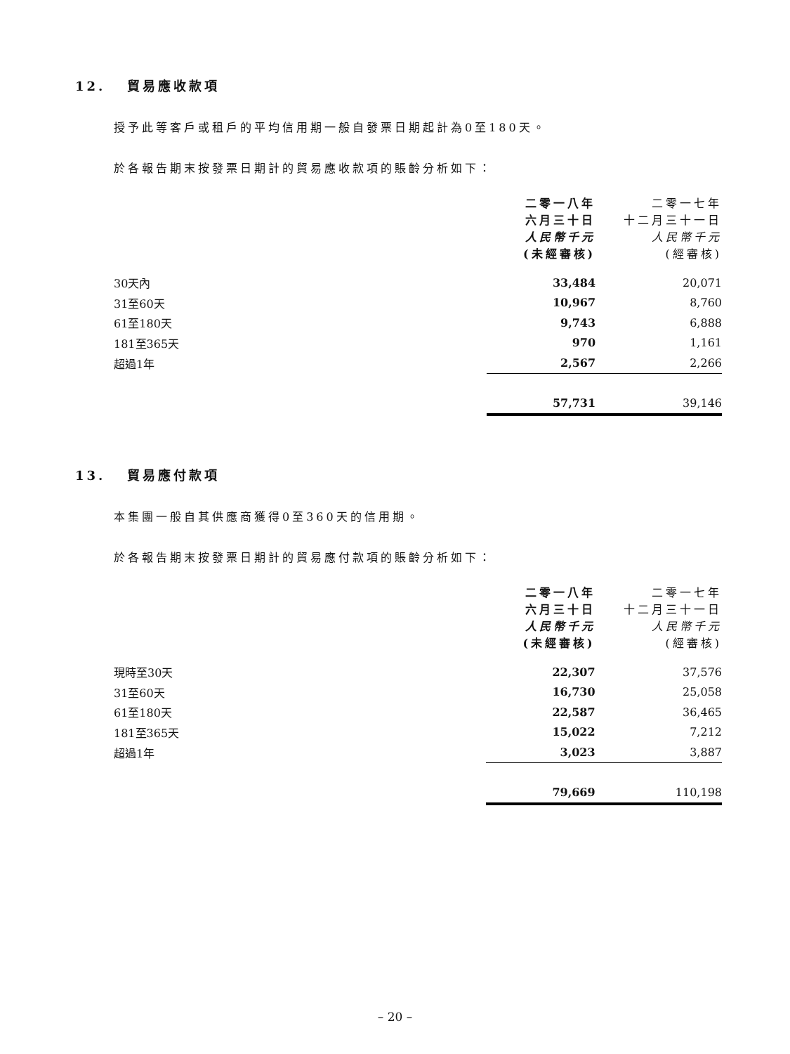12. 貿易應收款項
授予此等客戶或租戶的平均信用期一般自發票日期起計為0至180天。
於各報告期末按發票日期計的貿易應收款項的賬齡分析如下：
| | 二零一八年 六月三十日 人民幣千元 (未經審核) | 二零一七年 十二月三十一日 人民幣千元 (經審核) |
| --- | --- | --- |
| 30天內 | 33,484 | 20,071 |
| 31至60天 | 10,967 | 8,760 |
| 61至180天 | 9,743 | 6,888 |
| 181至365天 | 970 | 1,161 |
| 超過1年 | 2,567 | 2,266 |
| | 57,731 | 39,146 |
13. 貿易應付款項
本集團一般自其供應商獲得0至360天的信用期。
於各報告期末按發票日期計的貿易應付款項的賬齡分析如下：
| | 二零一八年 六月三十日 人民幣千元 (未經審核) | 二零一七年 十二月三十一日 人民幣千元 (經審核) |
| --- | --- | --- |
| 現時至30天 | 22,307 | 37,576 |
| 31至60天 | 16,730 | 25,058 |
| 61至180天 | 22,587 | 36,465 |
| 181至365天 | 15,022 | 7,212 |
| 超過1年 | 3,023 | 3,887 |
| | 79,669 | 110,198 |
– 20 –